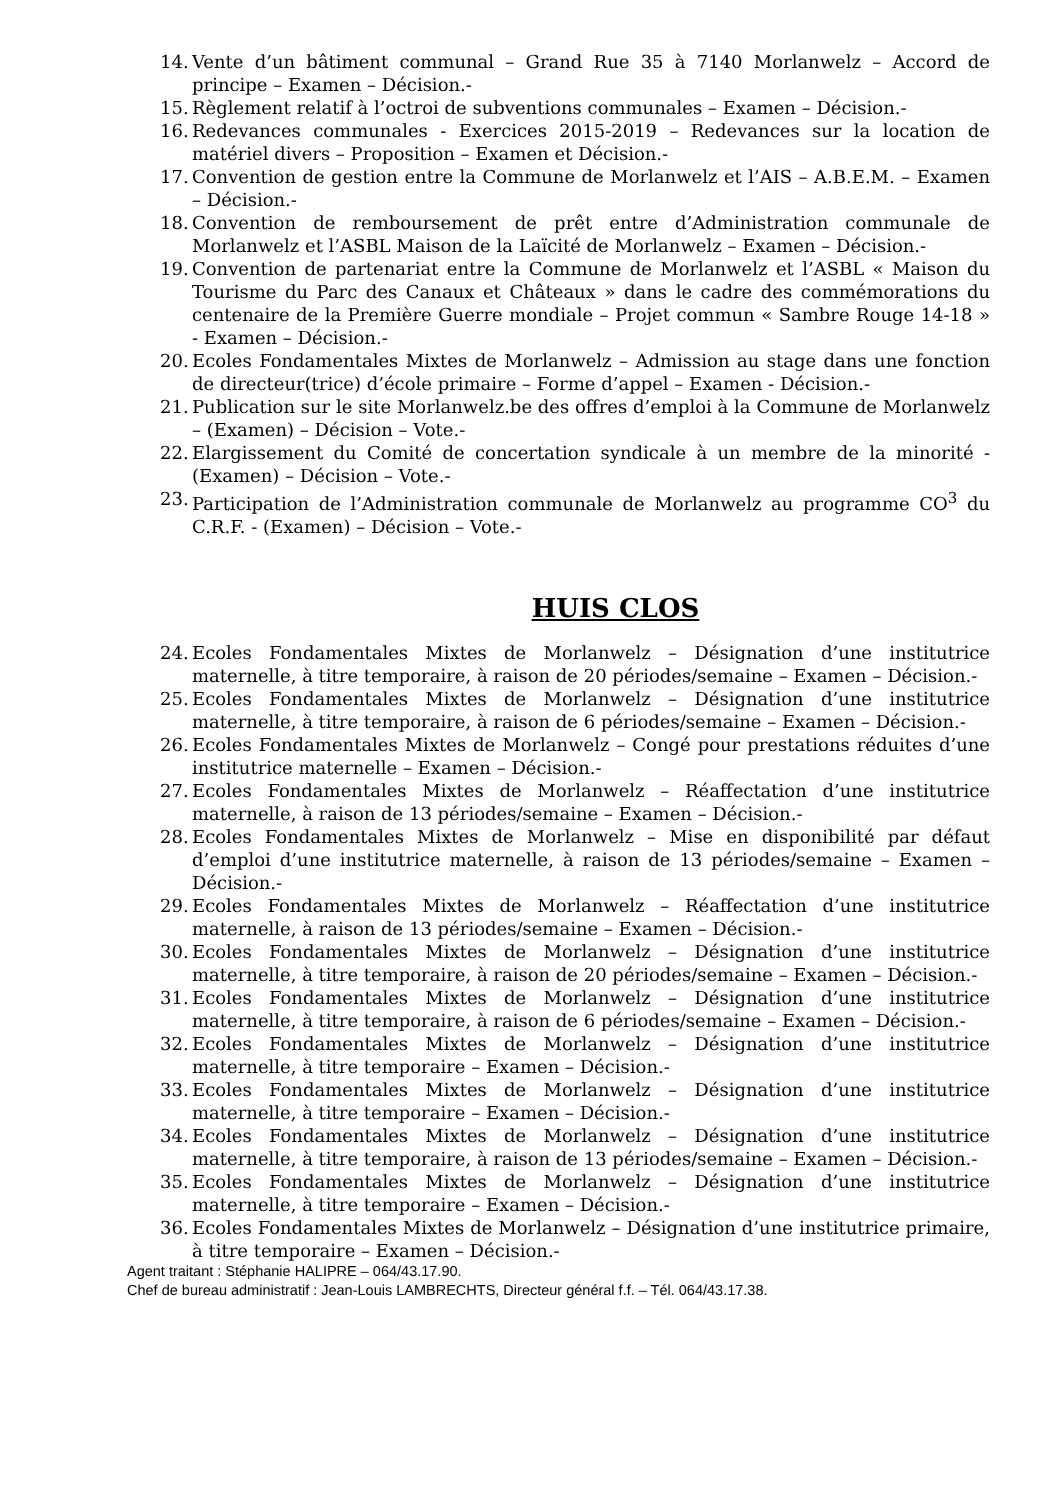14. Vente d’un bâtiment communal – Grand Rue 35 à 7140 Morlanwelz – Accord de principe – Examen – Décision.-
15. Règlement relatif à l’octroi de subventions communales – Examen – Décision.-
16. Redevances communales - Exercices 2015-2019 – Redevances sur la location de matériel divers – Proposition – Examen et Décision.-
17. Convention de gestion entre la Commune de Morlanwelz et l’AIS – A.B.E.M. – Examen – Décision.-
18. Convention de remboursement de prêt entre d’Administration communale de Morlanwelz et l’ASBL Maison de la Laïcité de Morlanwelz – Examen – Décision.-
19. Convention de partenariat entre la Commune de Morlanwelz et l’ASBL « Maison du Tourisme du Parc des Canaux et Châteaux » dans le cadre des commémorations du centenaire de la Première Guerre mondiale – Projet commun « Sambre Rouge 14-18 » - Examen – Décision.-
20. Ecoles Fondamentales Mixtes de Morlanwelz – Admission au stage dans une fonction de directeur(trice) d’école primaire – Forme d’appel – Examen - Décision.-
21. Publication sur le site Morlanwelz.be des offres d’emploi à la Commune de Morlanwelz – (Examen) – Décision – Vote.-
22. Elargissement du Comité de concertation syndicale à un membre de la minorité - (Examen) – Décision – Vote.-
23. Participation de l’Administration communale de Morlanwelz au programme CO<sup>3</sup> du C.R.F. - (Examen) – Décision – Vote.-
HUIS CLOS
24. Ecoles Fondamentales Mixtes de Morlanwelz – Désignation d’une institutrice maternelle, à titre temporaire, à raison de 20 périodes/semaine – Examen – Décision.-
25. Ecoles Fondamentales Mixtes de Morlanwelz – Désignation d’une institutrice maternelle, à titre temporaire, à raison de 6 périodes/semaine – Examen – Décision.-
26. Ecoles Fondamentales Mixtes de Morlanwelz – Congé pour prestations réduites d’une institutrice maternelle – Examen – Décision.-
27. Ecoles Fondamentales Mixtes de Morlanwelz – Réaffectation d’une institutrice maternelle, à raison de 13 périodes/semaine – Examen – Décision.-
28. Ecoles Fondamentales Mixtes de Morlanwelz – Mise en disponibilité par défaut d’emploi d’une institutrice maternelle, à raison de 13 périodes/semaine – Examen – Décision.-
29. Ecoles Fondamentales Mixtes de Morlanwelz – Réaffectation d’une institutrice maternelle, à raison de 13 périodes/semaine – Examen – Décision.-
30. Ecoles Fondamentales Mixtes de Morlanwelz – Désignation d’une institutrice maternelle, à titre temporaire, à raison de 20 périodes/semaine – Examen – Décision.-
31. Ecoles Fondamentales Mixtes de Morlanwelz – Désignation d’une institutrice maternelle, à titre temporaire, à raison de 6 périodes/semaine – Examen – Décision.-
32. Ecoles Fondamentales Mixtes de Morlanwelz – Désignation d’une institutrice maternelle, à titre temporaire – Examen – Décision.-
33. Ecoles Fondamentales Mixtes de Morlanwelz – Désignation d’une institutrice maternelle, à titre temporaire – Examen – Décision.-
34. Ecoles Fondamentales Mixtes de Morlanwelz – Désignation d’une institutrice maternelle, à titre temporaire, à raison de 13 périodes/semaine – Examen – Décision.-
35. Ecoles Fondamentales Mixtes de Morlanwelz – Désignation d’une institutrice maternelle, à titre temporaire – Examen – Décision.-
36. Ecoles Fondamentales Mixtes de Morlanwelz – Désignation d’une institutrice primaire, à titre temporaire – Examen – Décision.-
Agent traitant : Stéphanie HALIPRE – 064/43.17.90.
Chef de bureau administratif : Jean-Louis LAMBRECHTS, Directeur général f.f. – Tél. 064/43.17.38.